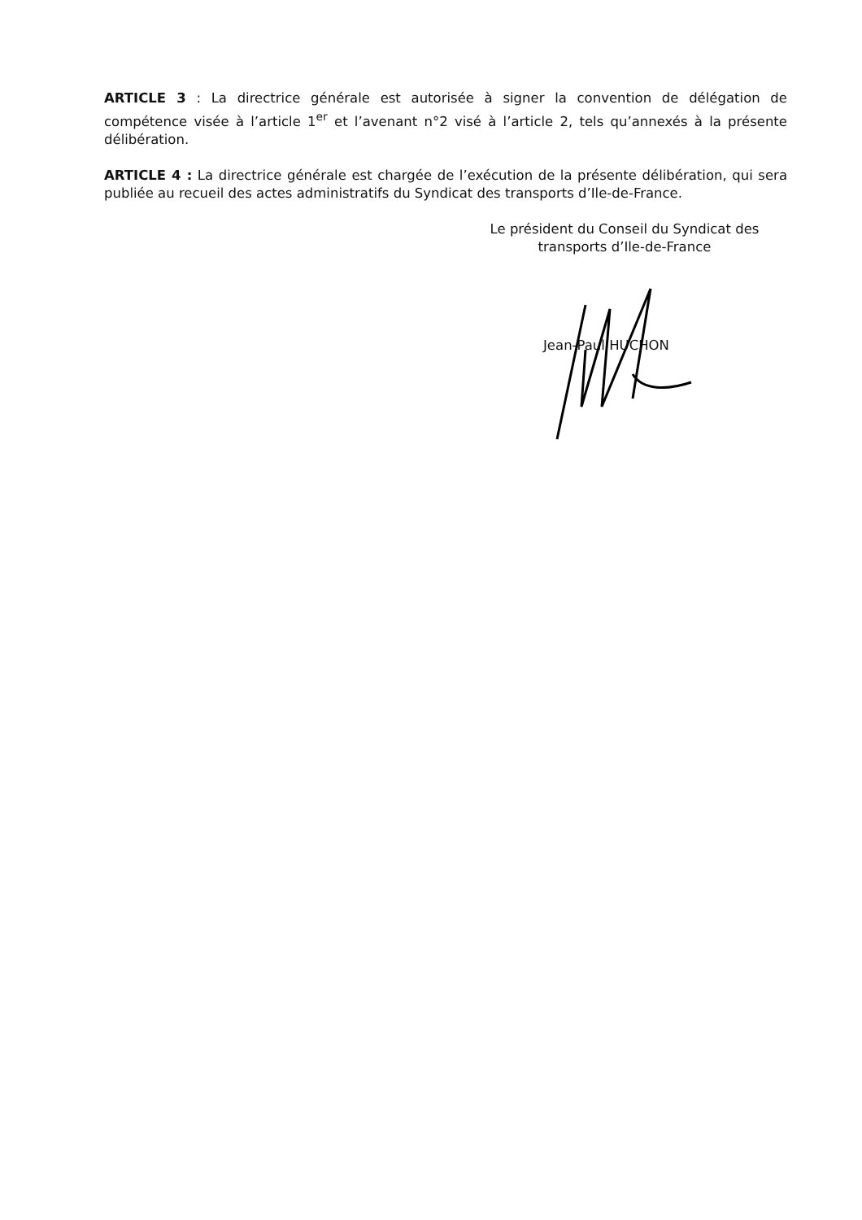ARTICLE 3 : La directrice générale est autorisée à signer la convention de délégation de compétence visée à l’article 1<sup>er</sup> et l’avenant n°2 visé à l’article 2, tels qu’annexés à la présente délibération.
ARTICLE 4 : La directrice générale est chargée de l’exécution de la présente délibération, qui sera publiée au recueil des actes administratifs du Syndicat des transports d’Ile-de-France.
Le président du Conseil du Syndicat des
transports d’Ile-de-France
Jean-Paul HUCHON